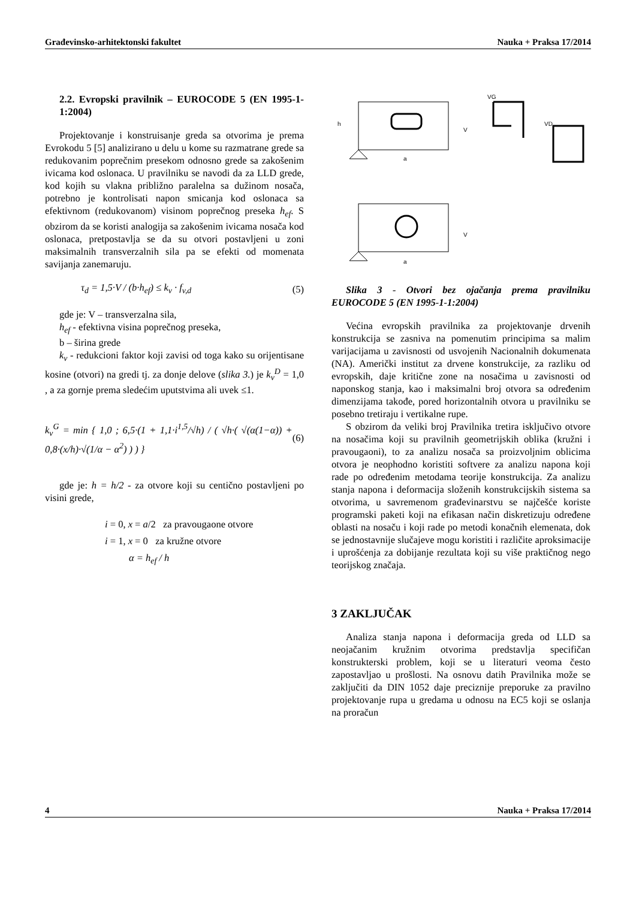Građevinsko-arhitektonski fakultet Nauka + Praksa 17/2014
2.2. Evropski pravilnik – EUROCODE 5 (EN 1995-1-1:2004)
Projektovanje i konstruisanje greda sa otvorima je prema Evrokodu 5 [5] analizirano u delu u kome su razmatrane grede sa redukovanim poprečnim presekom odnosno grede sa zakošenim ivicama kod oslonaca. U pravilniku se navodi da za LLD grede, kod kojih su vlakna približno paralelna sa dužinom nosača, potrebno je kontrolisati napon smicanja kod oslonaca sa efektivnom (redukovanom) visinom poprečnog preseka h<sub>ef</sub>. S obzirom da se koristi analogija sa zakošenim ivicama nosača kod oslonaca, pretpostavlja se da su otvori postavljeni u zoni maksimalnih transverzalnih sila pa se efekti od momenata savijanja zanemaruju.
τ<sub>d</sub> = 1,5·V / (b·h<sub>ef</sub>) ≤ k<sub>v</sub> · f<sub>v,d</sub> (5)
gde je: V – transverzalna sila,
h<sub>ef</sub> - efektivna visina poprečnog preseka,
b – širina grede
k<sub>v</sub> - redukcioni faktor koji zavisi od toga kako su orijentisane kosine (otvori) na gredi tj. za donje delove (slika 3.) je k<sub>v</sub><sup>D</sup> = 1,0 , a za gornje prema sledećim uputstvima ali uvek ≤1.
k<sub>v</sub><sup>G</sup> = min { 1,0 ; 6,5·(1 + 1,1·i<sup>1,5</sup>/√h) / ( √h·( √(α(1−α)) + 0,8·(x/h)·√(1/α − α<sup>2</sup>) ) ) } (6)
gde je: h = h/2 - za otvore koji su centično postavljeni po visini grede,
i = 0, x = a/2 za pravougaone otvore
i = 1, x = 0 za kružne otvore
α = h<sub>ef</sub> / h
h
a
V
VG
VD
a
V
Slika 3 - Otvori bez ojačanja prema pravilniku EUROCODE 5 (EN 1995-1-1:2004)
Većina evropskih pravilnika za projektovanje drvenih konstrukcija se zasniva na pomenutim principima sa malim varijacijama u zavisnosti od usvojenih Nacionalnih dokumenata (NA). Američki institut za drvene konstrukcije, za razliku od evropskih, daje kritične zone na nosačima u zavisnosti od naponskog stanja, kao i maksimalni broj otvora sa određenim dimenzijama takođe, pored horizontalnih otvora u pravilniku se posebno tretiraju i vertikalne rupe.
S obzirom da veliki broj Pravilnika tretira isključivo otvore na nosačima koji su pravilnih geometrijskih oblika (kružni i pravougaoni), to za analizu nosača sa proizvoljnim oblicima otvora je neophodno koristiti softvere za analizu napona koji rade po određenim metodama teorije konstrukcija. Za analizu stanja napona i deformacija složenih konstrukcijskih sistema sa otvorima, u savremenom građevinarstvu se najčešće koriste programski paketi koji na efikasan način diskretizuju određene oblasti na nosaču i koji rade po metodi konačnih elemenata, dok se jednostavnije slučajeve mogu koristiti i različite aproksimacije i uprošćenja za dobijanje rezultata koji su više praktičnog nego teorijskog značaja.
3 ZAKLJUČAK
Analiza stanja napona i deformacija greda od LLD sa neojačanim kružnim otvorima predstavlja specifičan konstrukterski problem, koji se u literaturi veoma često zapostavljao u prošlosti. Na osnovu datih Pravilnika može se zaključiti da DIN 1052 daje preciznije preporuke za pravilno projektovanje rupa u gredama u odnosu na EC5 koji se oslanja na proračun
4 Nauka + Praksa 17/2014